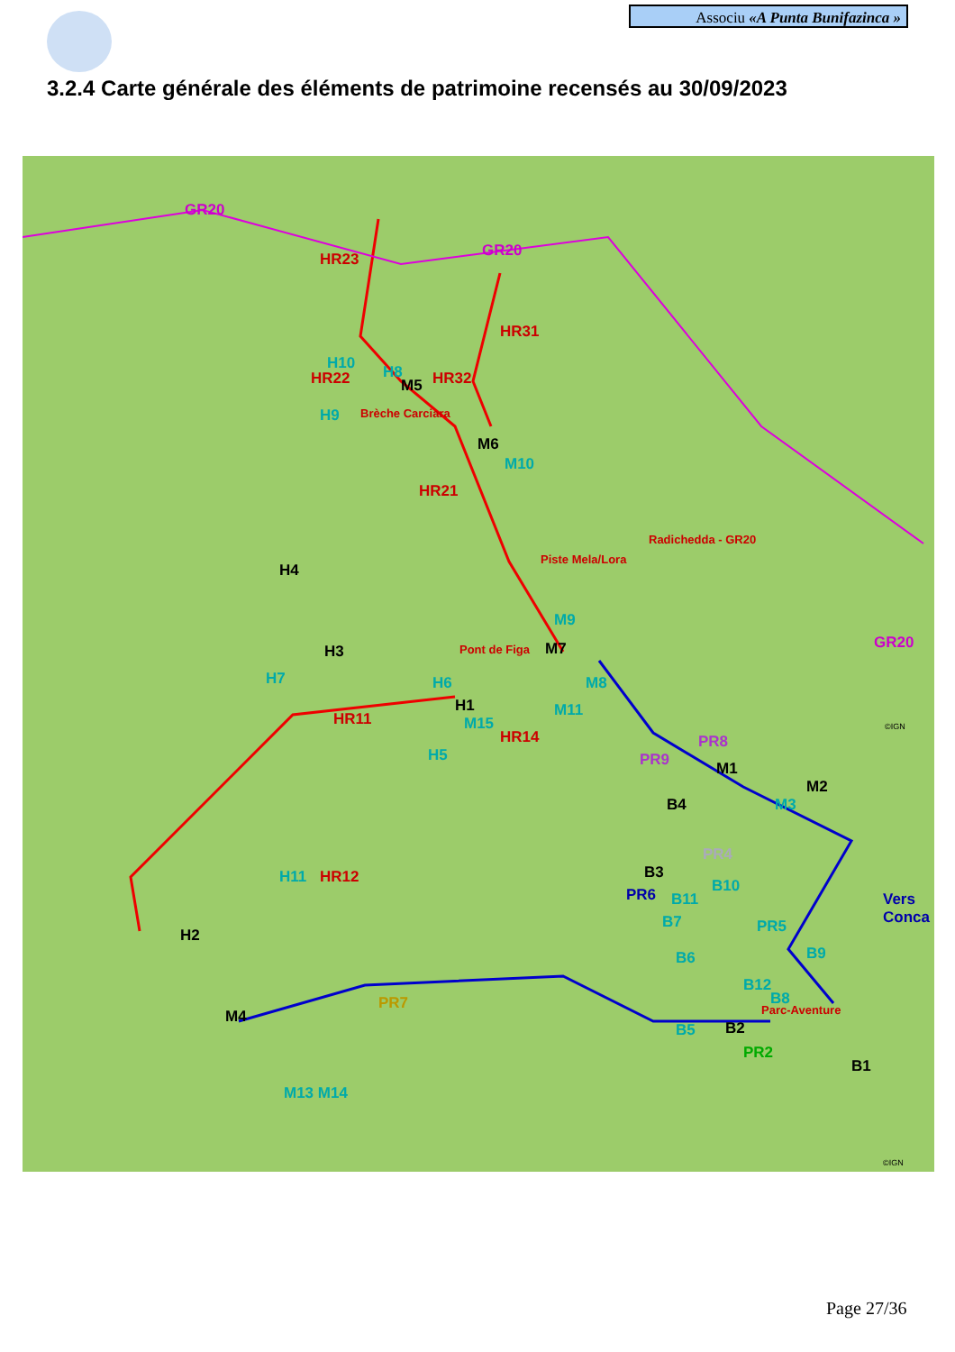Associu «A Punta Bunifazinca »
3.2.4 Carte générale des éléments de patrimoine recensés au 30/09/2023
GR20
GR20
GR20
HR23
HR31
H10
HR22 H8
M5 HR32
H9 Brèche Carciara
M6
M10
HR21
Radichedda - GR20
H4
Piste Mela/Lora
M9
M7 H3 Pont de Figa
H7 H6 M8
H1 M11 HR11 M15
HR14
H5
PR8
PR9 M1
M2
M3 B4
PR4
B3
PR6 B11
B10
Vers Conca
B7 PR5
B6 B9
B12
B8
Parc-Aventure M4
PR7
B5 B2
PR2
B1
H11 HR12
H2
M13 M14
©IGN
©IGN
Page 27/36